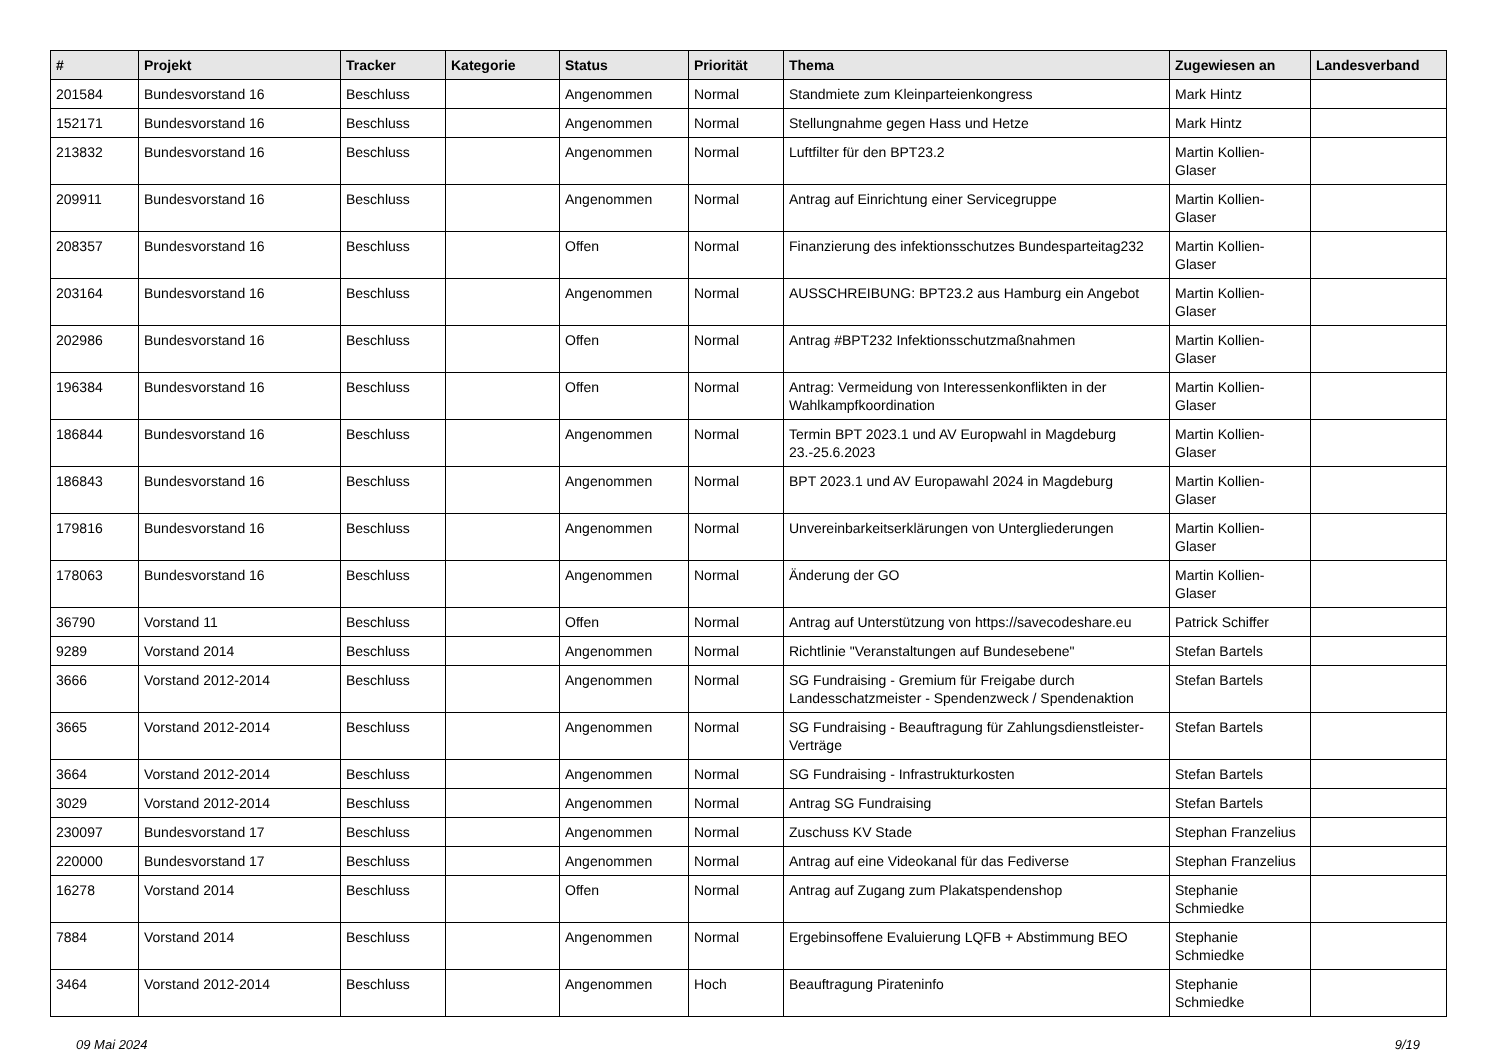| # | Projekt | Tracker | Kategorie | Status | Priorität | Thema | Zugewiesen an | Landesverband |
| --- | --- | --- | --- | --- | --- | --- | --- | --- |
| 201584 | Bundesvorstand 16 | Beschluss | | Angenommen | Normal | Standmiete zum Kleinparteienkongress | Mark Hintz | |
| 152171 | Bundesvorstand 16 | Beschluss | | Angenommen | Normal | Stellungnahme gegen Hass und Hetze | Mark Hintz | |
| 213832 | Bundesvorstand 16 | Beschluss | | Angenommen | Normal | Luftfilter für den BPT23.2 | Martin Kollien-Glaser | |
| 209911 | Bundesvorstand 16 | Beschluss | | Angenommen | Normal | Antrag auf Einrichtung einer Servicegruppe | Martin Kollien-Glaser | |
| 208357 | Bundesvorstand 16 | Beschluss | | Offen | Normal | Finanzierung des infektionsschutzes Bundesparteitag232 | Martin Kollien-Glaser | |
| 203164 | Bundesvorstand 16 | Beschluss | | Angenommen | Normal | AUSSCHREIBUNG: BPT23.2 aus Hamburg ein Angebot | Martin Kollien-Glaser | |
| 202986 | Bundesvorstand 16 | Beschluss | | Offen | Normal | Antrag #BPT232 Infektionsschutzmaßnahmen | Martin Kollien-Glaser | |
| 196384 | Bundesvorstand 16 | Beschluss | | Offen | Normal | Antrag: Vermeidung von Interessenkonflikten in der Wahlkampfkoordination | Martin Kollien-Glaser | |
| 186844 | Bundesvorstand 16 | Beschluss | | Angenommen | Normal | Termin BPT 2023.1 und AV Europwahl in Magdeburg 23.-25.6.2023 | Martin Kollien-Glaser | |
| 186843 | Bundesvorstand 16 | Beschluss | | Angenommen | Normal | BPT 2023.1 und AV Europawahl 2024 in Magdeburg | Martin Kollien-Glaser | |
| 179816 | Bundesvorstand 16 | Beschluss | | Angenommen | Normal | Unvereinbarkeitserklärungen von Untergliederungen | Martin Kollien-Glaser | |
| 178063 | Bundesvorstand 16 | Beschluss | | Angenommen | Normal | Änderung der GO | Martin Kollien-Glaser | |
| 36790 | Vorstand 11 | Beschluss | | Offen | Normal | Antrag auf Unterstützung von https://savecodeshare.eu | Patrick Schiffer | |
| 9289 | Vorstand 2014 | Beschluss | | Angenommen | Normal | Richtlinie "Veranstaltungen auf Bundesebene" | Stefan Bartels | |
| 3666 | Vorstand 2012-2014 | Beschluss | | Angenommen | Normal | SG Fundraising - Gremium für Freigabe durch Landesschatzmeister - Spendenzweck / Spendenaktion | Stefan Bartels | |
| 3665 | Vorstand 2012-2014 | Beschluss | | Angenommen | Normal | SG Fundraising - Beauftragung für Zahlungsdienstleister-Verträge | Stefan Bartels | |
| 3664 | Vorstand 2012-2014 | Beschluss | | Angenommen | Normal | SG Fundraising - Infrastrukturkosten | Stefan Bartels | |
| 3029 | Vorstand 2012-2014 | Beschluss | | Angenommen | Normal | Antrag SG Fundraising | Stefan Bartels | |
| 230097 | Bundesvorstand 17 | Beschluss | | Angenommen | Normal | Zuschuss KV Stade | Stephan Franzelius | |
| 220000 | Bundesvorstand 17 | Beschluss | | Angenommen | Normal | Antrag auf eine Videokanal für das Fediverse | Stephan Franzelius | |
| 16278 | Vorstand 2014 | Beschluss | | Offen | Normal | Antrag auf Zugang zum Plakatspendenshop | Stephanie Schmiedke | |
| 7884 | Vorstand 2014 | Beschluss | | Angenommen | Normal | Ergebinsoffene Evaluierung LQFB + Abstimmung BEO | Stephanie Schmiedke | |
| 3464 | Vorstand 2012-2014 | Beschluss | | Angenommen | Hoch | Beauftragung Pirateninfo | Stephanie Schmiedke | |
09 Mai 2024 9/19